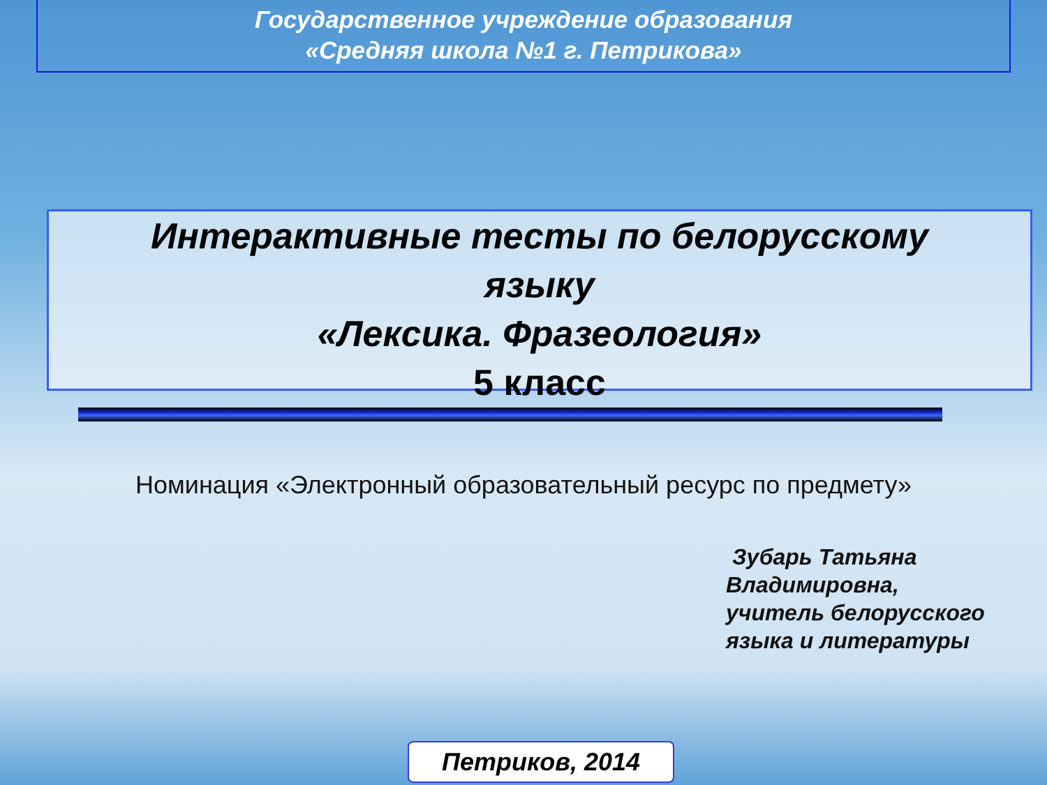Государственное учреждение образования
«Средняя школа №1 г. Петрикова»
Интерактивные тесты по белорусскому
языку
«Лексика. Фразеология»
5 класс
Номинация «Электронный образовательный ресурс по предмету»
Зубарь Татьяна
Владимировна,
учитель белорусского
языка и литературы
Петриков, 2014